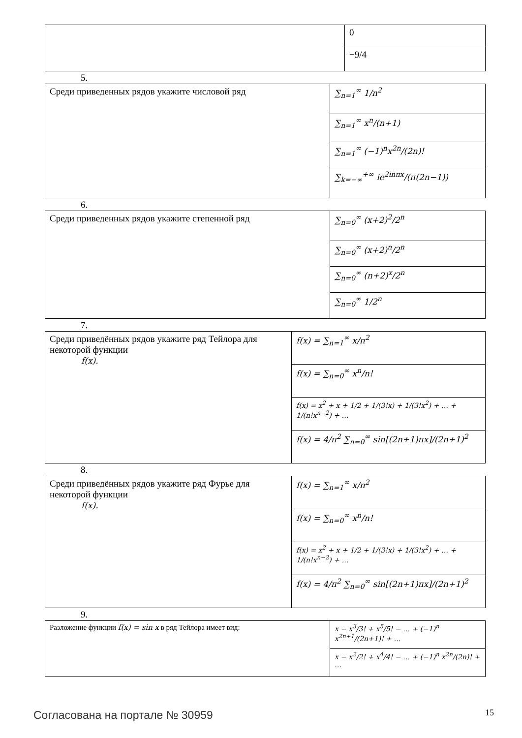| | 0 |
| | −9/4 |
5.
| Среди приведенных рядов укажите числовой ряд | ∑<sub>n=1</sub><sup>∞</sup> 1/n<sup>2</sup> |
| | ∑<sub>n=1</sub><sup>∞</sup> x<sup>n</sup>/(n+1) |
| | ∑<sub>n=1</sub><sup>∞</sup> (−1)<sup>n</sup>x<sup>2n</sup>/(2n)! |
| | ∑<sub>k=−∞</sub><sup>+∞</sup> ie<sup>2inπx</sup>/(π(2n−1)) |
6.
| Среди приведенных рядов укажите степенной ряд | ∑<sub>n=0</sub><sup>∞</sup> (x+2)<sup>2</sup>/2<sup>n</sup> |
| | ∑<sub>n=0</sub><sup>∞</sup> (x+2)<sup>n</sup>/2<sup>n</sup> |
| | ∑<sub>n=0</sub><sup>∞</sup> (n+2)<sup>x</sup>/2<sup>n</sup> |
| | ∑<sub>n=0</sub><sup>∞</sup> 1/2<sup>n</sup> |
7.
| Среди приведённых рядов укажите ряд Тейлора для некоторой функции f(x). | f(x) = ∑<sub>n=1</sub><sup>∞</sup> x/n<sup>2</sup> |
| | f(x) = ∑<sub>n=0</sub><sup>∞</sup> x<sup>n</sup>/n! |
| | f(x) = x<sup>2</sup> + x + 1/2 + 1/(3!x) + 1/(3!x<sup>2</sup>) + … + 1/(n!x<sup>n−2</sup>) + … |
| | f(x) = 4/π<sup>2</sup> ∑<sub>n=0</sub><sup>∞</sup> sin[(2n+1)πx]/(2n+1)<sup>2</sup> |
8.
| Среди приведённых рядов укажите ряд Фурье для некоторой функции f(x). | f(x) = ∑<sub>n=1</sub><sup>∞</sup> x/n<sup>2</sup> |
| | f(x) = ∑<sub>n=0</sub><sup>∞</sup> x<sup>n</sup>/n! |
| | f(x) = x<sup>2</sup> + x + 1/2 + 1/(3!x) + 1/(3!x<sup>2</sup>) + … + 1/(n!x<sup>n−2</sup>) + … |
| | f(x) = 4/π<sup>2</sup> ∑<sub>n=0</sub><sup>∞</sup> sin[(2n+1)πx]/(2n+1)<sup>2</sup> |
9.
| Разложение функции f(x) = sin x в ряд Тейлора имеет вид: | x − x<sup>3</sup>/3! + x<sup>5</sup>/5! − … + (−1)<sup>n</sup> x<sup>2n+1</sup>/(2n+1)! + … |
| | x − x<sup>2</sup>/2! + x<sup>4</sup>/4! − … + (−1)<sup>n</sup> x<sup>2n</sup>/(2n)! + … |
Согласована на портале № 30959 15